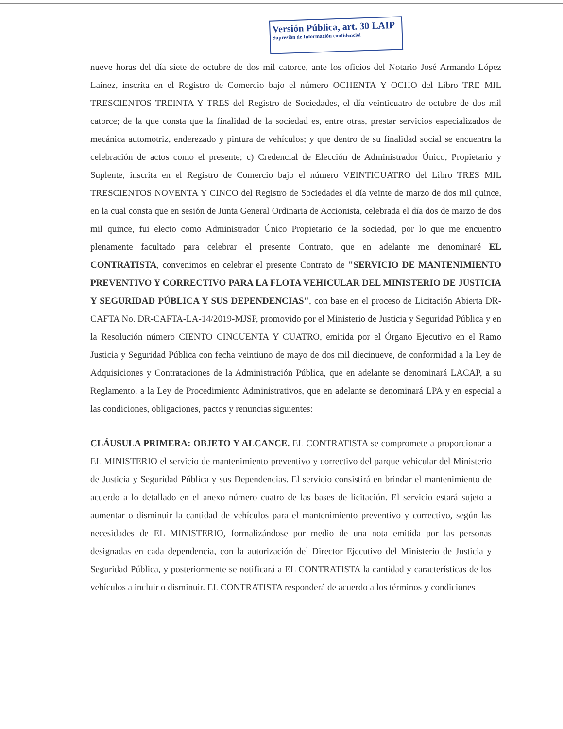Versión Pública, art. 30 LAIP
Supresión de Información confidencial
nueve horas del día siete de octubre de dos mil catorce, ante los oficios del Notario José Armando López Laínez, inscrita en el Registro de Comercio bajo el número OCHENTA Y OCHO del Libro TRE MIL TRESCIENTOS TREINTA Y TRES del Registro de Sociedades, el día veinticuatro de octubre de dos mil catorce; de la que consta que la finalidad de la sociedad es, entre otras, prestar servicios especializados de mecánica automotriz, enderezado y pintura de vehículos; y que dentro de su finalidad social se encuentra la celebración de actos como el presente; c) Credencial de Elección de Administrador Único, Propietario y Suplente, inscrita en el Registro de Comercio bajo el número VEINTICUATRO del Libro TRES MIL TRESCIENTOS NOVENTA Y CINCO del Registro de Sociedades el día veinte de marzo de dos mil quince, en la cual consta que en sesión de Junta General Ordinaria de Accionista, celebrada el día dos de marzo de dos mil quince, fui electo como Administrador Único Propietario de la sociedad, por lo que me encuentro plenamente facultado para celebrar el presente Contrato, que en adelante me denominaré EL CONTRATISTA, convenimos en celebrar el presente Contrato de "SERVICIO DE MANTENIMIENTO PREVENTIVO Y CORRECTIVO PARA LA FLOTA VEHICULAR DEL MINISTERIO DE JUSTICIA Y SEGURIDAD PÚBLICA Y SUS DEPENDENCIAS", con base en el proceso de Licitación Abierta DR-CAFTA No. DR-CAFTA-LA-14/2019-MJSP, promovido por el Ministerio de Justicia y Seguridad Pública y en la Resolución número CIENTO CINCUENTA Y CUATRO, emitida por el Órgano Ejecutivo en el Ramo Justicia y Seguridad Pública con fecha veintiuno de mayo de dos mil diecinueve, de conformidad a la Ley de Adquisiciones y Contrataciones de la Administración Pública, que en adelante se denominará LACAP, a su Reglamento, a la Ley de Procedimiento Administrativos, que en adelante se denominará LPA y en especial a las condiciones, obligaciones, pactos y renuncias siguientes:
CLÁUSULA PRIMERA: OBJETO Y ALCANCE. EL CONTRATISTA se compromete a proporcionar a EL MINISTERIO el servicio de mantenimiento preventivo y correctivo del parque vehicular del Ministerio de Justicia y Seguridad Pública y sus Dependencias. El servicio consistirá en brindar el mantenimiento de acuerdo a lo detallado en el anexo número cuatro de las bases de licitación. El servicio estará sujeto a aumentar o disminuir la cantidad de vehículos para el mantenimiento preventivo y correctivo, según las necesidades de EL MINISTERIO, formalizándose por medio de una nota emitida por las personas designadas en cada dependencia, con la autorización del Director Ejecutivo del Ministerio de Justicia y Seguridad Pública, y posteriormente se notificará a EL CONTRATISTA la cantidad y características de los vehículos a incluir o disminuir. EL CONTRATISTA responderá de acuerdo a los términos y condiciones